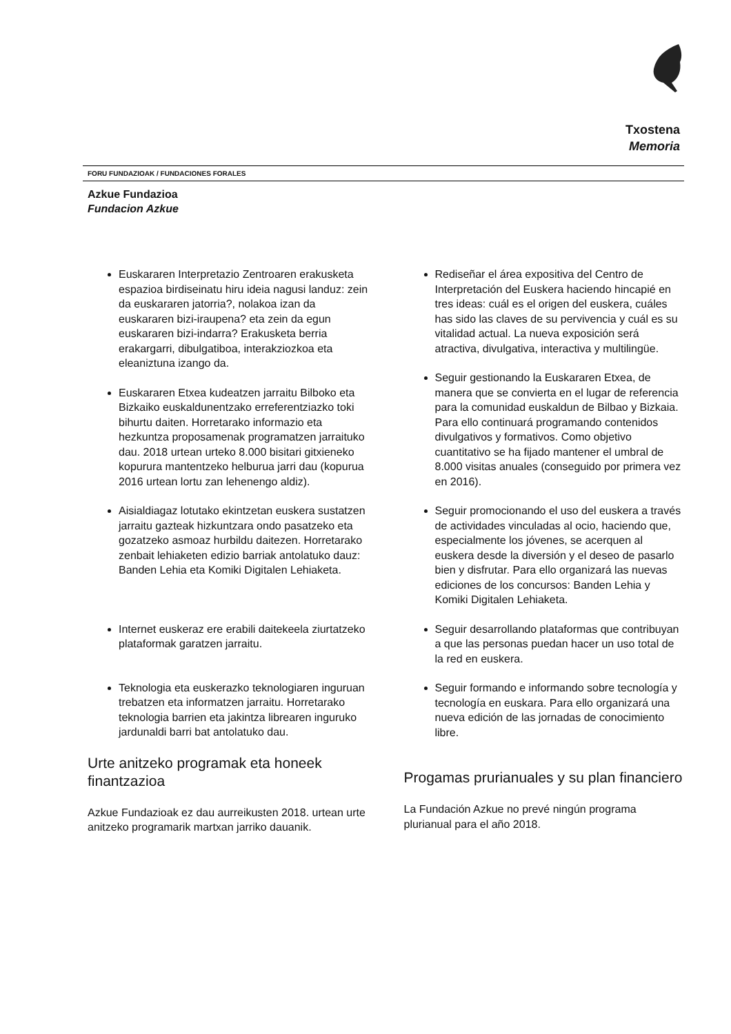Txostena
Memoria
FORU FUNDAZIOAK / FUNDACIONES FORALES
Azkue Fundazioa
Fundacion Azkue
Euskararen Interpretazio Zentroaren erakusketa espazioa birdiseinatu hiru ideia nagusi landuz: zein da euskararen jatorria?, nolakoa izan da euskararen bizi-iraupena? eta zein da egun euskararen bizi-indarra? Erakusketa berria erakargarri, dibulgatiboa, interakziozkoa eta eleaniztuna izango da.
Euskararen Etxea kudeatzen jarraitu Bilboko eta Bizkaiko euskaldunentzako erreferentziazko toki bihurtu daiten. Horretarako informazio eta hezkuntza proposamenak programatzen jarraituko dau. 2018 urtean urteko 8.000 bisitari gitxieneko kopurura mantentzeko helburua jarri dau (kopurua 2016 urtean lortu zan lehenengo aldiz).
Aisialdiagaz lotutako ekintzetan euskera sustatzen jarraitu gazteak hizkuntzara ondo pasatzeko eta gozatzeko asmoaz hurbildu daitezen. Horretarako zenbait lehiaketen edizio barriak antolatuko dauz: Banden Lehia eta Komiki Digitalen Lehiaketa.
Internet euskeraz ere erabili daitekeela ziurtatzeko plataformak garatzen jarraitu.
Teknologia eta euskerazko teknologiaren inguruan trebatzen eta informatzen jarraitu. Horretarako teknologia barrien eta jakintza librearen inguruko jardunaldi barri bat antolatuko dau.
Urte anitzeko programak eta honeek finantzazioa
Azkue Fundazioak ez dau aurreikusten 2018. urtean urte anitzeko programarik martxan jarriko dauanik.
Rediseñar el área expositiva del Centro de Interpretación del Euskera haciendo hincapié en tres ideas: cuál es el origen del euskera, cuáles has sido las claves de su pervivencia y cuál es su vitalidad actual. La nueva exposición será atractiva, divulgativa, interactiva y multilingüe.
Seguir gestionando la Euskararen Etxea, de manera que se convierta en el lugar de referencia para la comunidad euskaldun de Bilbao y Bizkaia. Para ello continuará programando contenidos divulgativos y formativos. Como objetivo cuantitativo se ha fijado mantener el umbral de 8.000 visitas anuales (conseguido por primera vez en 2016).
Seguir promocionando el uso del euskera a través de actividades vinculadas al ocio, haciendo que, especialmente los jóvenes, se acerquen al euskera desde la diversión y el deseo de pasarlo bien y disfrutar. Para ello organizará las nuevas ediciones de los concursos: Banden Lehia y Komiki Digitalen Lehiaketa.
Seguir desarrollando plataformas que contribuyan a que las personas puedan hacer un uso total de la red en euskera.
Seguir formando e informando sobre tecnología y tecnología en euskara. Para ello organizará una nueva edición de las jornadas de conocimiento libre.
Progamas prurianuales y su plan financiero
La Fundación Azkue no prevé ningún programa plurianual para el año 2018.